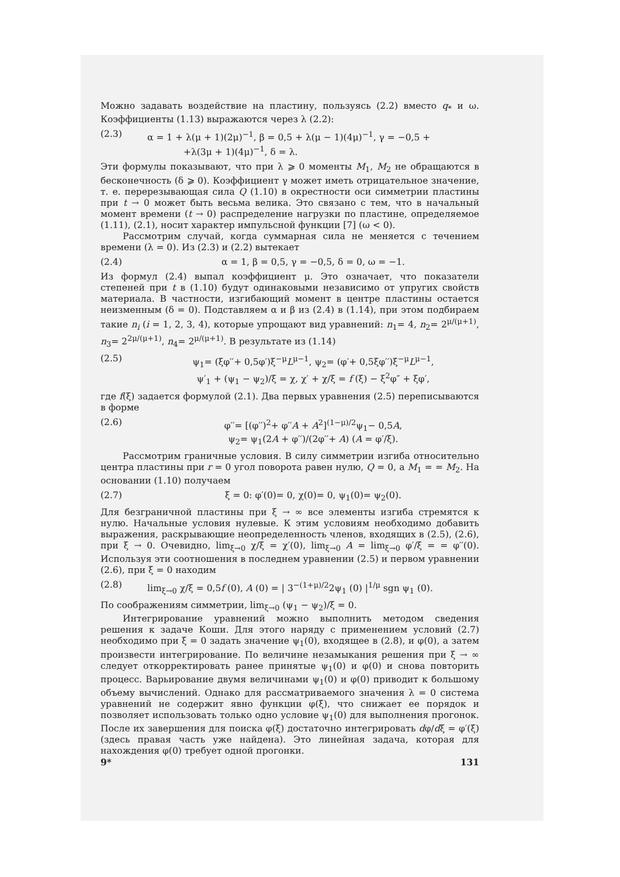Можно задавать воздействие на пластину, пользуясь (2.2) вместо q<sub>*</sub> и ω. Коэффициенты (1.13) выражаются через λ (2.2):
(2.3) α = 1 + λ(μ + 1)(2μ)<sup>−1</sup>, β = 0,5 + λ(μ − 1)(4μ)<sup>−1</sup>, γ = −0,5 +
    +λ(3μ + 1)(4μ)<sup>−1</sup>, δ = λ.
Эти формулы показывают, что при λ ⩾ 0 моменты M<sub>1</sub>, M<sub>2</sub> не обращаются в бесконечность (δ ⩾ 0). Коэффициент γ может иметь отрицательное значение, т. е. перерезывающая сила Q (1.10) в окрестности оси симметрии пластины при t → 0 может быть весьма велика. Это связано с тем, что в начальный момент времени (t → 0) распределение нагрузки по пластине, определяемое (1.11), (2.1), носит характер импульсной функции [7] (ω < 0).
Рассмотрим случай, когда суммарная сила не меняется с течением времени (λ = 0). Из (2.3) и (2.2) вытекает
(2.4) α = 1, β = 0,5, γ = −0,5, δ = 0, ω = −1.
Из формул (2.4) выпал коэффициент μ. Это означает, что показатели степеней при t в (1.10) будут одинаковыми независимо от упругих свойств материала. В частности, изгибающий момент в центре пластины остается неизменным (δ = 0). Подставляем α и β из (2.4) в (1.14), при этом подбираем такие n<sub>i</sub> (i = 1, 2, 3, 4), которые упрощают вид уравнений: n<sub>1</sub>= 4, n<sub>2</sub>= 2<sup>μ/(μ+1)</sup>, n<sub>3</sub>= 2<sup>2μ/(μ+1)</sup>, n<sub>4</sub>= 2<sup>μ/(μ+1)</sup>. В результате из (1.14)
(2.5) ψ<sub>1</sub>= (ξφ′′+ 0,5φ′)ξ<sup>−μ</sup>L<sup>μ−1</sup>, ψ<sub>2</sub>= (φ′+ 0,5ξφ′′)ξ<sup>−μ</sup>L<sup>μ−1</sup>,
ψ′<sub>1</sub> + (ψ<sub>1</sub> − ψ<sub>2</sub>)/ξ = χ, χ′ + χ/ξ = f (ξ) − ξ<sup>2</sup>φ″ + ξφ′,
где f(ξ) задается формулой (2.1). Два первых уравнения (2.5) переписываются в форме
(2.6) φ′′= [(φ′′)<sup>2</sup>+ φ′′A + A<sup>2</sup>]<sup>(1−μ)/2</sup>ψ<sub>1</sub>− 0,5A,
ψ<sub>2</sub>= ψ<sub>1</sub>(2A + φ′′)/(2φ′′+ A) (A = φ′/ξ).
Рассмотрим граничные условия. В силу симметрии изгиба относительно центра пластины при r = 0 угол поворота равен нулю, Q = 0, а M<sub>1</sub> = = M<sub>2</sub>. На основании (1.10) получаем
(2.7) ξ = 0: φ′(0)= 0, χ(0)= 0, ψ<sub>1</sub>(0)= ψ<sub>2</sub>(0).
Для безграничной пластины при ξ → ∞ все элементы изгиба стремятся к нулю. Начальные условия нулевые. К этим условиям необходимо добавить выражения, раскрывающие неопределенность членов, входящих в (2.5), (2.6), при ξ → 0. Очевидно, lim<sub>ξ→0</sub> χ/ξ = χ′(0), lim<sub>ξ→0</sub> A = lim<sub>ξ→0</sub> φ′/ξ = = φ′′(0). Используя эти соотношения в последнем уравнении (2.5) и первом уравнении (2.6), при ξ = 0 находим
(2.8) lim<sub>ξ→0</sub> χ/ξ = 0,5f (0), A (0) = | 3<sup>−(1+μ)/2</sup>2ψ<sub>1</sub> (0) |<sup>1/μ</sup> sgn ψ<sub>1</sub> (0).
По соображениям симметрии, lim<sub>ξ→0</sub> (ψ<sub>1</sub> − ψ<sub>2</sub>)/ξ = 0.
Интегрирование уравнений можно выполнить методом сведения решения к задаче Коши. Для этого наряду с применением условий (2.7) необходимо при ξ = 0 задать значение ψ<sub>1</sub>(0), входящее в (2.8), и φ(0), а затем произвести интегрирование. По величине незамыкания решения при ξ → ∞ следует откорректировать ранее принятые ψ<sub>1</sub>(0) и φ(0) и снова повторить процесс. Варьирование двумя величинами ψ<sub>1</sub>(0) и φ(0) приводит к большому объему вычислений. Однако для рассматриваемого значения λ = 0 система уравнений не содержит явно функции φ(ξ), что снижает ее порядок и позволяет использовать только одно условие ψ<sub>1</sub>(0) для выполнения прогонок. После их завершения для поиска φ(ξ) достаточно интегрировать dφ/dξ = φ′(ξ) (здесь правая часть уже найдена). Это линейная задача, которая для нахождения φ(0) требует одной прогонки.
9* 131